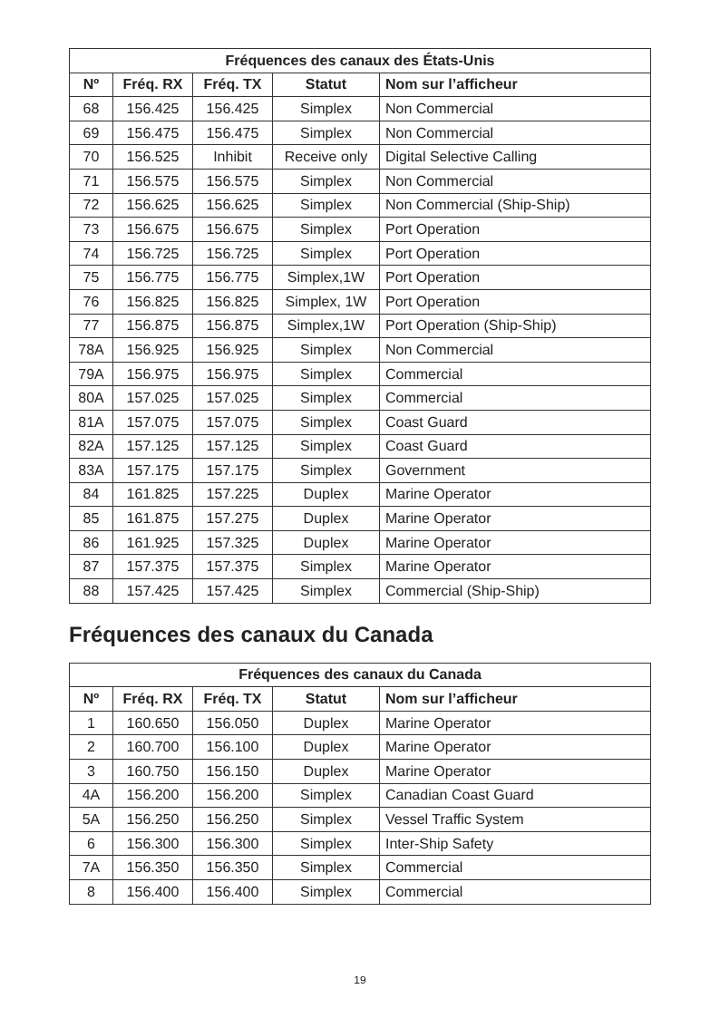| Fréquences des canaux des États-Unis | | | | |
| --- | --- | --- | --- | --- |
| Nº | Fréq. RX | Fréq. TX | Statut | Nom sur l’afficheur |
| 68 | 156.425 | 156.425 | Simplex | Non Commercial |
| 69 | 156.475 | 156.475 | Simplex | Non Commercial |
| 70 | 156.525 | Inhibit | Receive only | Digital Selective Calling |
| 71 | 156.575 | 156.575 | Simplex | Non Commercial |
| 72 | 156.625 | 156.625 | Simplex | Non Commercial (Ship-Ship) |
| 73 | 156.675 | 156.675 | Simplex | Port Operation |
| 74 | 156.725 | 156.725 | Simplex | Port Operation |
| 75 | 156.775 | 156.775 | Simplex,1W | Port Operation |
| 76 | 156.825 | 156.825 | Simplex, 1W | Port Operation |
| 77 | 156.875 | 156.875 | Simplex,1W | Port Operation (Ship-Ship) |
| 78A | 156.925 | 156.925 | Simplex | Non Commercial |
| 79A | 156.975 | 156.975 | Simplex | Commercial |
| 80A | 157.025 | 157.025 | Simplex | Commercial |
| 81A | 157.075 | 157.075 | Simplex | Coast Guard |
| 82A | 157.125 | 157.125 | Simplex | Coast Guard |
| 83A | 157.175 | 157.175 | Simplex | Government |
| 84 | 161.825 | 157.225 | Duplex | Marine Operator |
| 85 | 161.875 | 157.275 | Duplex | Marine Operator |
| 86 | 161.925 | 157.325 | Duplex | Marine Operator |
| 87 | 157.375 | 157.375 | Simplex | Marine Operator |
| 88 | 157.425 | 157.425 | Simplex | Commercial (Ship-Ship) |
Fréquences des canaux du Canada
| Fréquences des canaux du Canada | | | | |
| --- | --- | --- | --- | --- |
| Nº | Fréq. RX | Fréq. TX | Statut | Nom sur l’afficheur |
| 1 | 160.650 | 156.050 | Duplex | Marine Operator |
| 2 | 160.700 | 156.100 | Duplex | Marine Operator |
| 3 | 160.750 | 156.150 | Duplex | Marine Operator |
| 4A | 156.200 | 156.200 | Simplex | Canadian Coast Guard |
| 5A | 156.250 | 156.250 | Simplex | Vessel Traffic System |
| 6 | 156.300 | 156.300 | Simplex | Inter-Ship Safety |
| 7A | 156.350 | 156.350 | Simplex | Commercial |
| 8 | 156.400 | 156.400 | Simplex | Commercial |
19